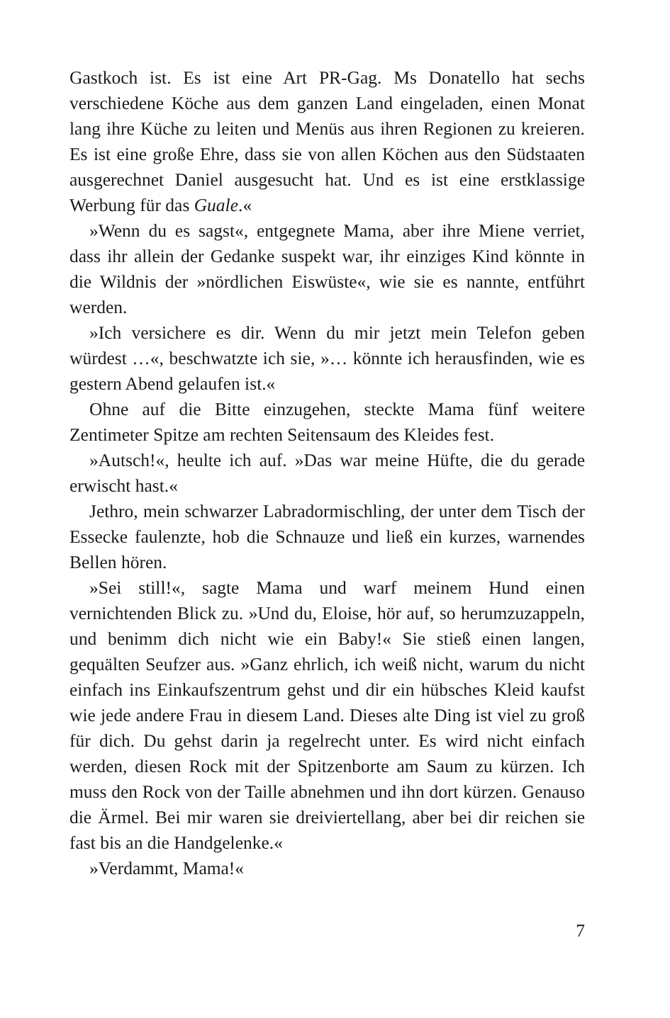Gastkoch ist. Es ist eine Art PR-Gag. Ms Donatello hat sechs verschiedene Köche aus dem ganzen Land eingeladen, einen Monat lang ihre Küche zu leiten und Menüs aus ihren Regionen zu kreieren. Es ist eine große Ehre, dass sie von allen Köchen aus den Südstaaten ausgerechnet Daniel ausgesucht hat. Und es ist eine erstklassige Werbung für das Guale.«
»Wenn du es sagst«, entgegnete Mama, aber ihre Miene verriet, dass ihr allein der Gedanke suspekt war, ihr einziges Kind könnte in die Wildnis der »nördlichen Eiswüste«, wie sie es nannte, entführt werden.
»Ich versichere es dir. Wenn du mir jetzt mein Telefon geben würdest …«, beschwatzte ich sie, »… könnte ich herausfinden, wie es gestern Abend gelaufen ist.«
Ohne auf die Bitte einzugehen, steckte Mama fünf weitere Zentimeter Spitze am rechten Seitensaum des Kleides fest.
»Autsch!«, heulte ich auf. »Das war meine Hüfte, die du gerade erwischt hast.«
Jethro, mein schwarzer Labradormischling, der unter dem Tisch der Essecke faulenzte, hob die Schnauze und ließ ein kurzes, warnendes Bellen hören.
»Sei still!«, sagte Mama und warf meinem Hund einen vernichtenden Blick zu. »Und du, Eloise, hör auf, so herumzuzappeln, und benimm dich nicht wie ein Baby!« Sie stieß einen langen, gequälten Seufzer aus. »Ganz ehrlich, ich weiß nicht, warum du nicht einfach ins Einkaufszentrum gehst und dir ein hübsches Kleid kaufst wie jede andere Frau in diesem Land. Dieses alte Ding ist viel zu groß für dich. Du gehst darin ja regelrecht unter. Es wird nicht einfach werden, diesen Rock mit der Spitzenborte am Saum zu kürzen. Ich muss den Rock von der Taille abnehmen und ihn dort kürzen. Genauso die Ärmel. Bei mir waren sie dreiviertellang, aber bei dir reichen sie fast bis an die Handgelenke.«
»Verdammt, Mama!«
7